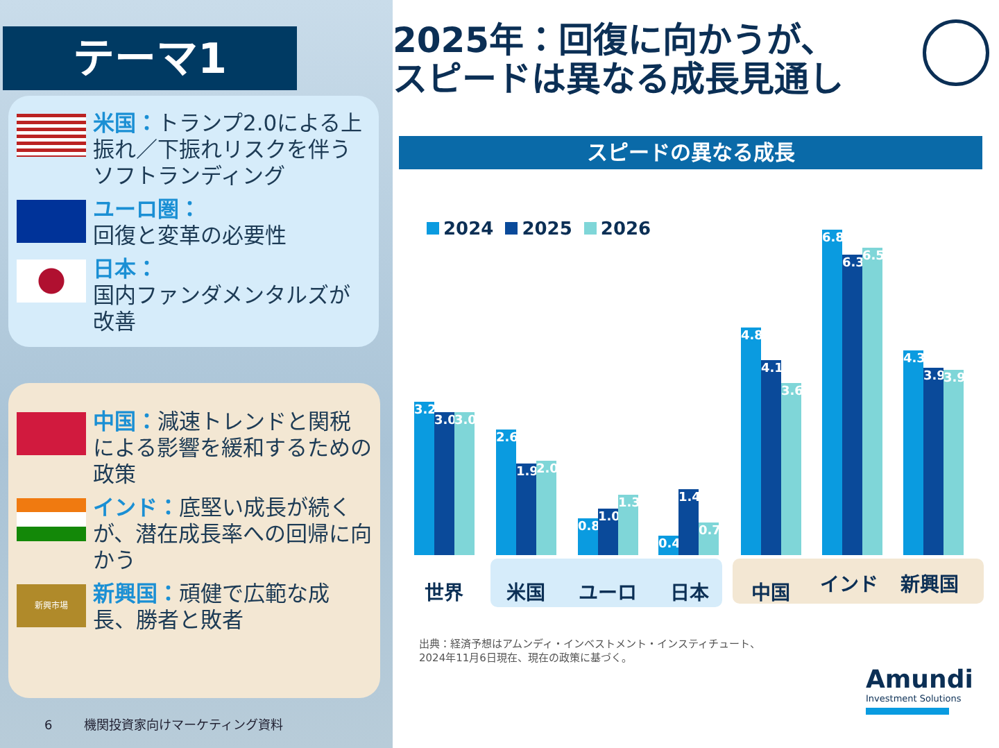テーマ1
米国：トランプ2.0による上振れ／下振れリスクを伴うソフトランディング
ユーロ圏：
回復と変革の必要性
日本：
国内ファンダメンタルズが改善
中国：減速トレンドと関税による影響を緩和するための政策
インド：底堅い成長が続くが、潜在成長率への回帰に向かう
新興市場
新興国：頑健で広範な成長、勝者と敗者
6 機関投資家向けマーケティング資料
2025年：回復に向かうが、
スピードは異なる成長見通し
スピードの異なる成長
2024 2025 2026
3.2
3.0
3.0
2.6
1.9
2.0
0.8
1.0
1.3
0.4
1.4
0.7
4.8
4.1
3.6
6.8
6.3
6.5
4.3
3.9
3.9
世界 米国 ユーロ 日本 中国 インド 新興国
出典：経済予想はアムンディ・インベストメント・インスティチュート、
2024年11月6日現在、現在の政策に基づく。
Amundi
Investment Solutions